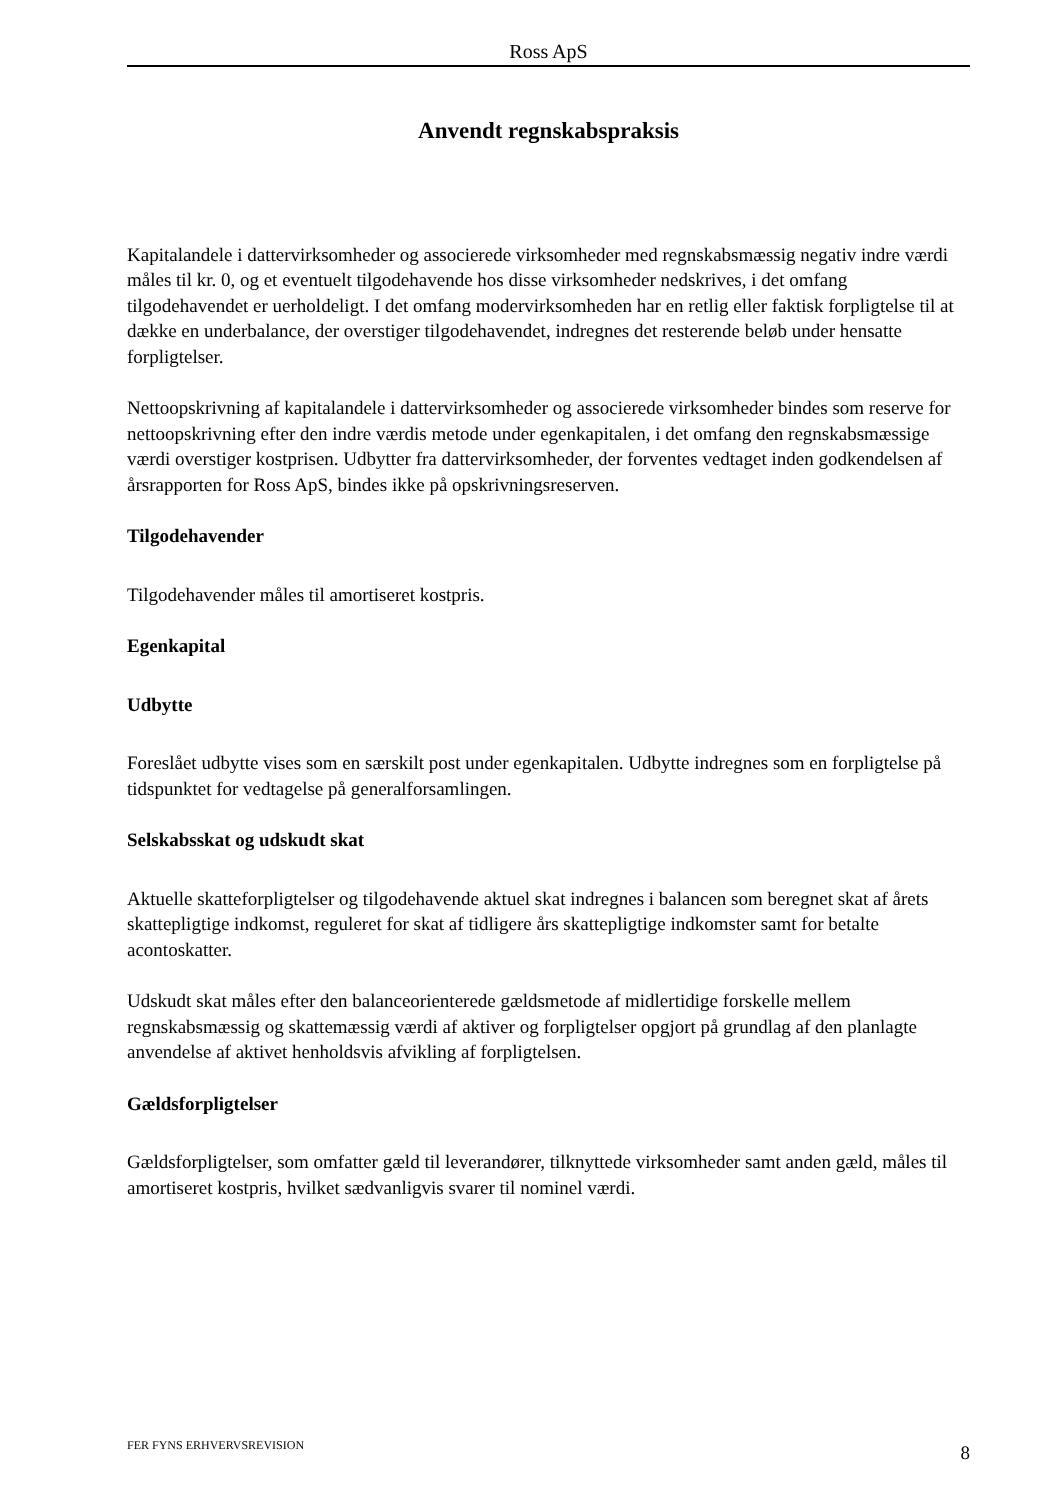Ross ApS
Anvendt regnskabspraksis
Kapitalandele i dattervirksomheder og associerede virksomheder med regnskabsmæssig negativ indre værdi måles til kr. 0, og et eventuelt tilgodehavende hos disse virksomheder nedskrives, i det omfang tilgodehavendet er uerholdeligt. I det omfang modervirksomheden har en retlig eller faktisk forpligtelse til at dække en underbalance, der overstiger tilgodehavendet, indregnes det resterende beløb under hensatte forpligtelser.
Nettoopskrivning af kapitalandele i dattervirksomheder og associerede virksomheder bindes som reserve for nettoopskrivning efter den indre værdis metode under egenkapitalen, i det omfang den regnskabsmæssige værdi overstiger kostprisen. Udbytter fra dattervirksomheder, der forventes vedtaget inden godkendelsen af årsrapporten for Ross ApS, bindes ikke på opskrivningsreserven.
Tilgodehavender
Tilgodehavender måles til amortiseret kostpris.
Egenkapital
Udbytte
Foreslået udbytte vises som en særskilt post under egenkapitalen. Udbytte indregnes som en forpligtelse på tidspunktet for vedtagelse på generalforsamlingen.
Selskabsskat og udskudt skat
Aktuelle skatteforpligtelser og tilgodehavende aktuel skat indregnes i balancen som beregnet skat af årets skattepligtige indkomst, reguleret for skat af tidligere års skattepligtige indkomster samt for betalte acontoskatter.
Udskudt skat måles efter den balanceorienterede gældsmetode af midlertidige forskelle mellem regnskabsmæssig og skattemæssig værdi af aktiver og forpligtelser opgjort på grundlag af den planlagte anvendelse af aktivet henholdsvis afvikling af forpligtelsen.
Gældsforpligtelser
Gældsforpligtelser, som omfatter gæld til leverandører, tilknyttede virksomheder samt anden gæld, måles til amortiseret kostpris, hvilket sædvanligvis svarer til nominel værdi.
FER FYNS ERHVERVSREVISION 8